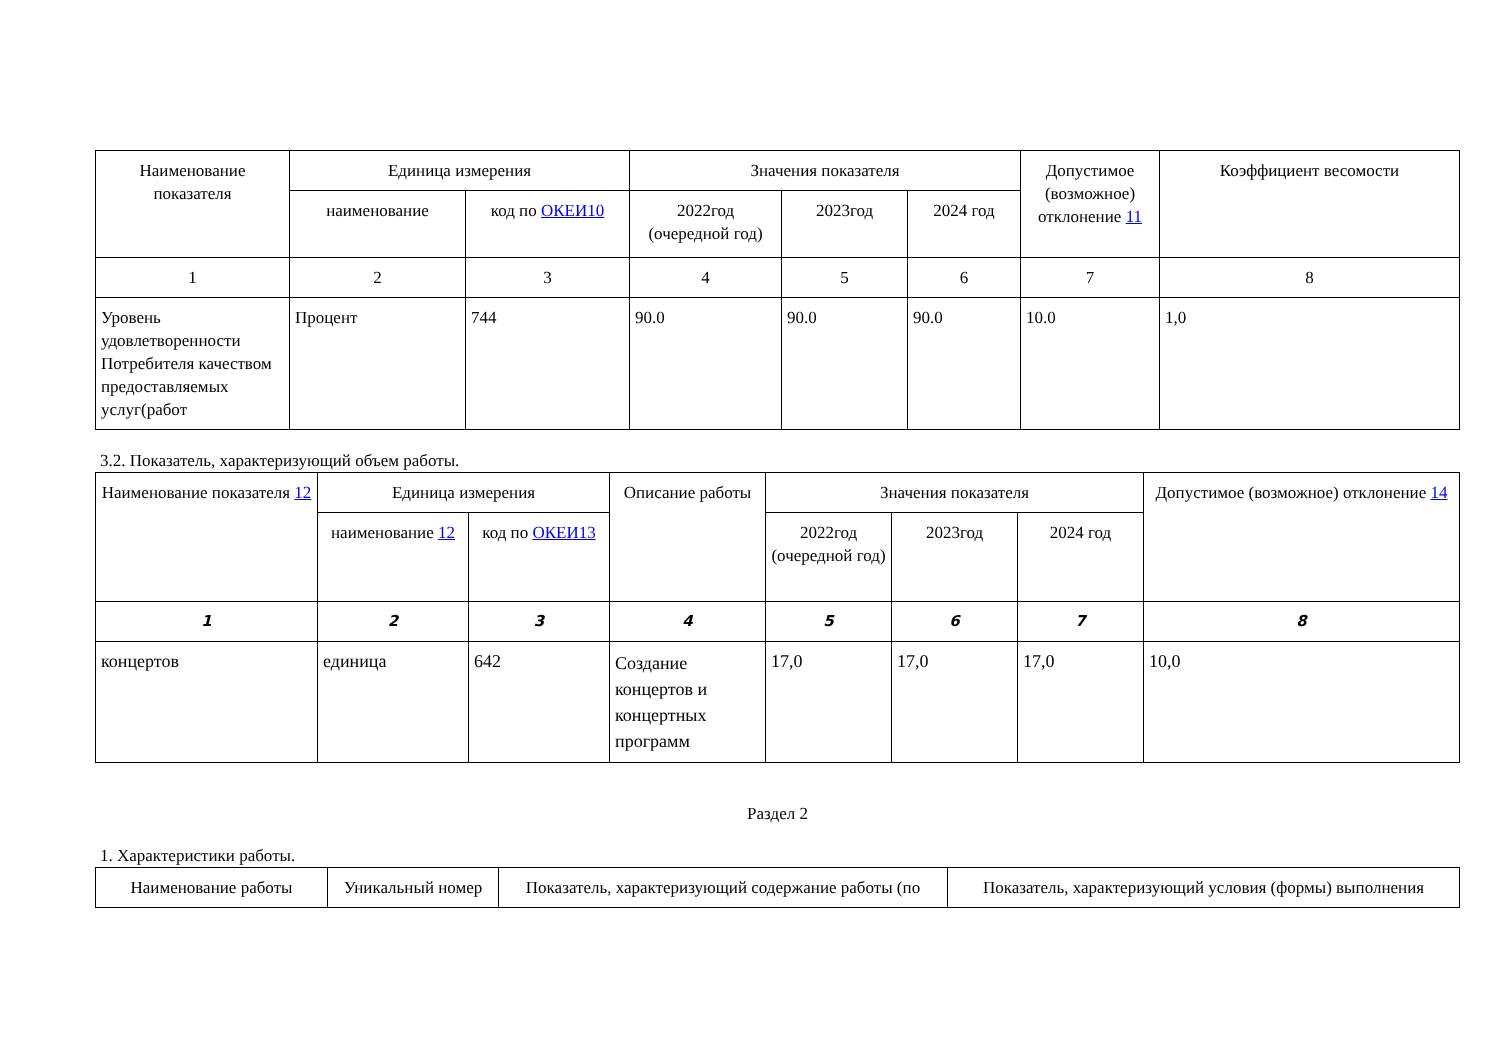| Наименование показателя | Единица измерения | | Значения показателя | | | Допустимое (возможное) отклонение 11 | Коэффициент весомости |
| --- | --- | --- | --- | --- | --- | --- | --- |
| | наименование | код по ОКЕИ10 | 2022год (очередной год) | 2023год | 2024 год | | |
| 1 | 2 | 3 | 4 | 5 | 6 | 7 | 8 |
| Уровень удовлетворенности Потребителя качеством предоставляемых услуг(работ | Процент | 744 | 90.0 | 90.0 | 90.0 | 10.0 | 1,0 |
3.2. Показатель, характеризующий объем работы.
| Наименование показателя 12 | Единица измерения | | Описание работы | Значения показателя | | | Допустимое (возможное) отклонение 14 |
| --- | --- | --- | --- | --- | --- | --- | --- |
| | наименование 12 | код по ОКЕИ13 | | 2022год (очередной год) | 2023год | 2024 год | |
| 1 | 2 | 3 | 4 | 5 | 6 | 7 | 8 |
| концертов | единица | 642 | Создание концертов и концертных программ | 17,0 | 17,0 | 17,0 | 10,0 |
Раздел 2
1. Характеристики работы.
| Наименование работы | Уникальный номер | Показатель, характеризующий содержание работы (по | Показатель, характеризующий условия (формы) выполнения |
| --- | --- | --- | --- |